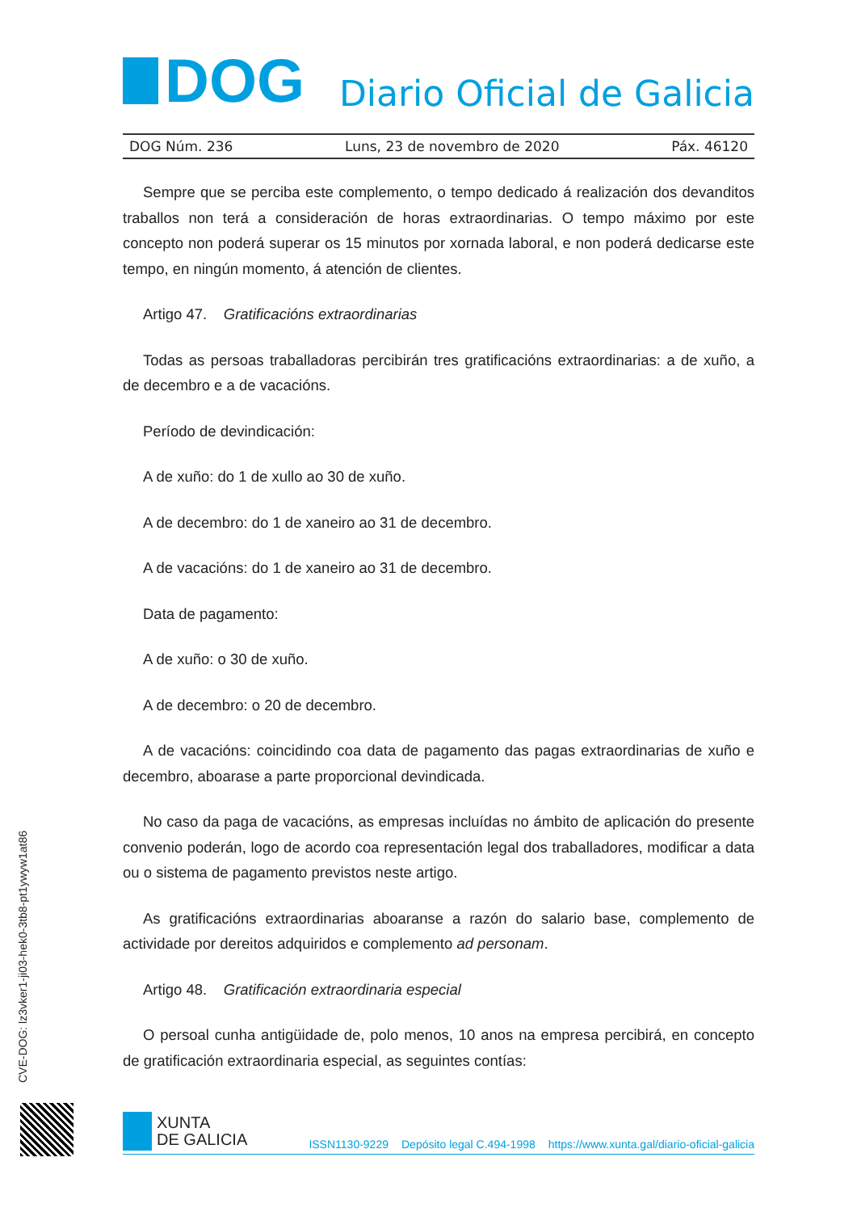DOG
Diario Oficial de Galicia
DOG Núm. 236 Luns, 23 de novembro de 2020 Páx. 46120
Sempre que se perciba este complemento, o tempo dedicado á realización dos devandi­tos traballos non terá a consideración de horas extraordinarias. O tempo máximo por este concepto non poderá superar os 15 minutos por xornada laboral, e non poderá dedicarse este tempo, en ningún momento, á atención de clientes.
Artigo 47. Gratificacións extraordinarias
Todas as persoas traballadoras percibirán tres gratificacións extraordinarias: a de xuño, a de decembro e a de vacacións.
Período de devindicación:
A de xuño: do 1 de xullo ao 30 de xuño.
A de decembro: do 1 de xaneiro ao 31 de decembro.
A de vacacións: do 1 de xaneiro ao 31 de decembro.
Data de pagamento:
A de xuño: o 30 de xuño.
A de decembro: o 20 de decembro.
A de vacacións: coincidindo coa data de pagamento das pagas extraordinarias de xuño e decembro, aboarase a parte proporcional devindicada.
No caso da paga de vacacións, as empresas incluídas no ámbito de aplicación do pre­sente convenio poderán, logo de acordo coa representación legal dos traballadores, modi­ficar a data ou o sistema de pagamento previstos neste artigo.
As gratificacións extraordinarias aboaranse a razón do salario base, complemento de actividade por dereitos adquiridos e complemento ad personam.
Artigo 48. Gratificación extraordinaria especial
O persoal cunha antigüidade de, polo menos, 10 anos na empresa percibirá, en concep­to de gratificación extraordinaria especial, as seguintes contías:
CVE-DOG: lz3vker1-ji03-hek0-3tb8-pt1ywyw1at86
XUNTA
DE GALICIA
ISSN1130-9229 Depósito legal C.494-1998 https://www.xunta.gal/diario-oficial-galicia